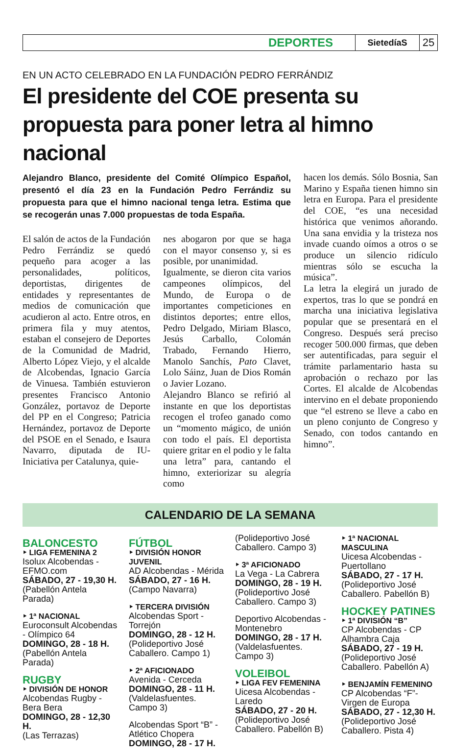DEPORTES
SietedíaS
25
EN UN ACTO CELEBRADO EN LA FUNDACIÓN PEDRO FERRÁNDIZ
El presidente del COE presenta su propuesta para poner letra al himno nacional
Alejandro Blanco, presidente del Comité Olímpico Español, presentó el día 23 en la Fundación Pedro Ferrándiz su propuesta para que el himno nacional tenga letra. Estima que se recogerán unas 7.000 propuestas de toda España.
El salón de actos de la Fundación Pedro Ferrándiz se quedó pequeño para acoger a las personalidades, políticos, deportistas, dirigentes de entidades y representantes de medios de comunicación que acudieron al acto. Entre otros, en primera fila y muy atentos, estaban el consejero de Deportes de la Comunidad de Madrid, Alberto López Viejo, y el alcalde de Alcobendas, Ignacio García de Vinuesa. También estuvieron presentes Francisco Antonio González, portavoz de Deporte del PP en el Congreso; Patricia Hernández, portavoz de Deporte del PSOE en el Senado, e Isaura Navarro, diputada de IU-Iniciativa per Catalunya, quie-
nes abogaron por que se haga con el mayor consenso y, si es posible, por unanimidad.
Igualmente, se dieron cita varios campeones olímpicos, del Mundo, de Europa o de importantes competiciones en distintos deportes; entre ellos, Pedro Delgado, Miriam Blasco, Jesús Carballo, Colomán Trabado, Fernando Hierro, Manolo Sanchís, Pato Clavet, Lolo Sáinz, Juan de Dios Román o Javier Lozano.
Alejandro Blanco se refirió al instante en que los deportistas recogen el trofeo ganado como un “momento mágico, de unión con todo el país. El deportista quiere gritar en el podio y le falta una letra” para, cantando el himno, exteriorizar su alegría como
hacen los demás. Sólo Bosnia, San Marino y España tienen himno sin letra en Europa. Para el presidente del COE, “es una necesidad histórica que venimos añorando. Una sana envidia y la tristeza nos invade cuando oímos a otros o se produce un silencio ridículo mientras sólo se escucha la música”.
La letra la elegirá un jurado de expertos, tras lo que se pondrá en marcha una iniciativa legislativa popular que se presentará en el Congreso. Después será preciso recoger 500.000 firmas, que deben ser autentificadas, para seguir el trámite parlamentario hasta su aprobación o rechazo por las Cortes. El alcalde de Alcobendas intervino en el debate proponiendo que “el estreno se lleve a cabo en un pleno conjunto de Congreso y Senado, con todos cantando en himno”.
CALENDARIO DE LA SEMANA
BALONCESTO
‣ LIGA FEMENINA 2
Isolux Alcobendas - EFMO.com
SÁBADO, 27 - 19,30 H.
(Pabellón Antela Parada)
‣ 1ª NACIONAL
Euroconsult Alcobendas - Olímpico 64
DOMINGO, 28 - 18 H.
(Pabellón Antela Parada)
RUGBY
‣ DIVISIÓN DE HONOR
Alcobendas Rugby - Bera Bera
DOMINGO, 28 - 12,30 H.
(Las Terrazas)
FÚTBOL
‣ DIVISIÓN HONOR JUVENIL
AD Alcobendas - Mérida
SÁBADO, 27 - 16 H.
(Campo Navarra)
‣ TERCERA DIVISIÓN
Alcobendas Sport - Torrejón
DOMINGO, 28 - 12 H.
(Polideportivo José Caballero. Campo 1)
‣ 2ª AFICIONADO
Avenida - Cerceda
DOMINGO, 28 - 11 H.
(Valdelasfuentes. Campo 3)
Alcobendas Sport “B” - Atlético Chopera
DOMINGO, 28 - 17 H.
(Polideportivo José Caballero. Campo 3)
‣ 3ª AFICIONADO
La Vega - La Cabrera
DOMINGO, 28 - 19 H.
(Polideportivo José Caballero. Campo 3)
Deportivo Alcobendas - Montenebro
DOMINGO, 28 - 17 H.
(Valdelasfuentes. Campo 3)
VOLEIBOL
‣ LIGA FEV FEMENINA
Uicesa Alcobendas - Laredo
SÁBADO, 27 - 20 H.
(Polideportivo José Caballero. Pabellón B)
‣ 1ª NACIONAL MASCULINA
Uicesa Alcobendas - Puertollano
SÁBADO, 27 - 17 H.
(Polideportivo José Caballero. Pabellón B)
HOCKEY PATINES
‣ 1ª DIVISIÓN “B”
CP Alcobendas - CP Alhambra Caja
SÁBADO, 27 - 19 H.
(Polideportivo José Caballero. Pabellón A)
‣ BENJAMÍN FEMENINO
CP Alcobendas “F”- Virgen de Europa
SÁBADO, 27 - 12,30 H.
(Polideportivo José Caballero. Pista 4)